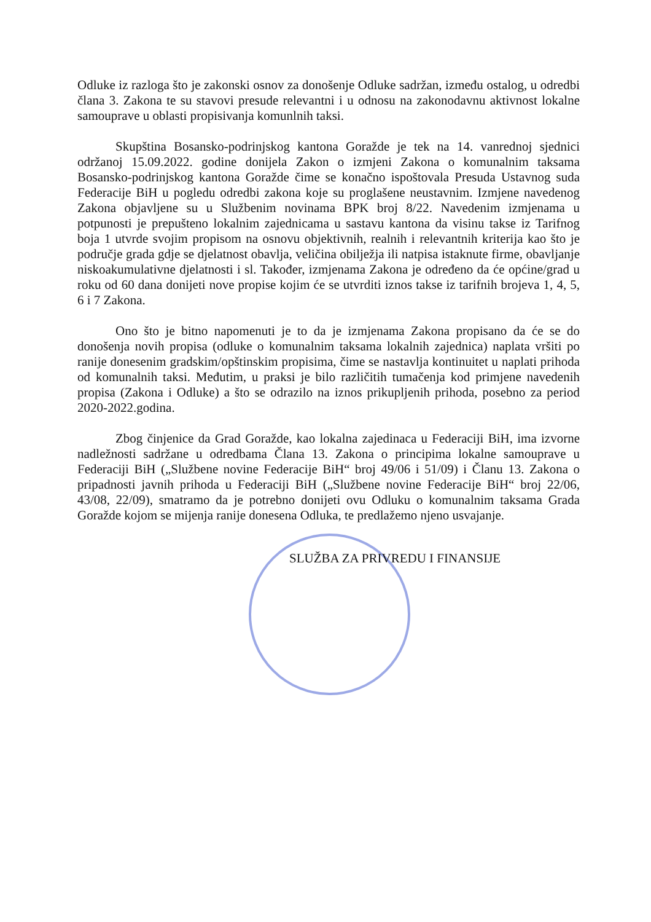Odluke iz razloga što je zakonski osnov za donošenje Odluke sadržan, između ostalog, u odredbi člana 3. Zakona te su stavovi presude relevantni i u odnosu na zakonodavnu aktivnost lokalne samouprave u oblasti propisivanja komunlnih taksi.
Skupština Bosansko-podrinjskog kantona Goražde je tek na 14. vanrednoj sjednici održanoj 15.09.2022. godine donijela Zakon o izmjeni Zakona o komunalnim taksama Bosansko-podrinjskog kantona Goražde čime se konačno ispoštovala Presuda Ustavnog suda Federacije BiH u pogledu odredbi zakona koje su proglašene neustavnim. Izmjene navedenog Zakona objavljene su u Službenim novinama BPK broj 8/22. Navedenim izmjenama u potpunosti je prepušteno lokalnim zajednicama u sastavu kantona da visinu takse iz Tarifnog boja 1 utvrde svojim propisom na osnovu objektivnih, realnih i relevantnih kriterija kao što je područje grada gdje se djelatnost obavlja, veličina obilježja ili natpisa istaknute firme, obavljanje niskoakumulativne djelatnosti i sl. Također, izmjenama Zakona je određeno da će općine/grad u roku od 60 dana donijeti nove propise kojim će se utvrditi iznos takse iz tarifnih brojeva 1, 4, 5, 6 i 7 Zakona.
Ono što je bitno napomenuti je to da je izmjenama Zakona propisano da će se do donošenja novih propisa (odluke o komunalnim taksama lokalnih zajednica) naplata vršiti po ranije donesenim gradskim/opštinskim propisima, čime se nastavlja kontinuitet u naplati prihoda od komunalnih taksi. Međutim, u praksi je bilo različitih tumačenja kod primjene navedenih propisa (Zakona i Odluke) a što se odrazilo na iznos prikupljenih prihoda, posebno za period 2020-2022.godina.
Zbog činjenice da Grad Goražde, kao lokalna zajedinaca u Federaciji BiH, ima izvorne nadležnosti sadržane u odredbama Člana 13. Zakona o principima lokalne samouprave u Federaciji BiH („Službene novine Federacije BiH“ broj 49/06 i 51/09) i Članu 13. Zakona o pripadnosti javnih prihoda u Federaciji BiH („Službene novine Federacije BiH“ broj 22/06, 43/08, 22/09), smatramo da je potrebno donijeti ovu Odluku o komunalnim taksama Grada Goražde kojom se mijenja ranije donesena Odluka, te predlažemo njeno usvajanje.
SLUŽBA ZA PRIVREDU I FINANSIJE